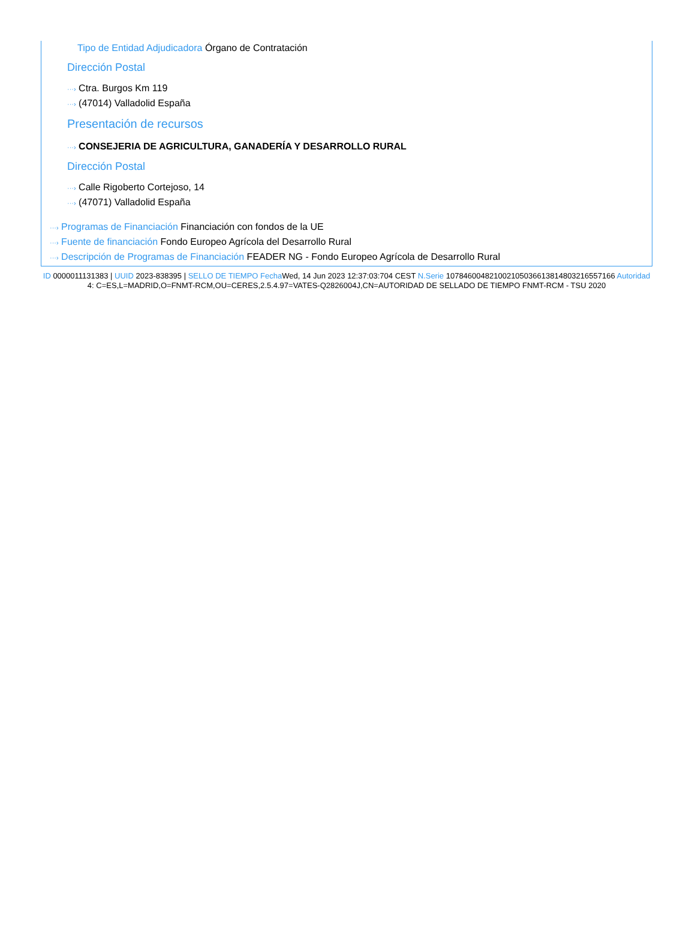Tipo de Entidad Adjudicadora Órgano de Contratación
Dirección Postal
···› Ctra. Burgos Km 119
···› (47014) Valladolid España
Presentación de recursos
···› CONSEJERIA DE AGRICULTURA, GANADERÍA Y DESARROLLO RURAL
Dirección Postal
···› Calle Rigoberto Cortejoso, 14
···› (47071) Valladolid España
···› Programas de Financiación Financiación con fondos de la UE
···› Fuente de financiación Fondo Europeo Agrícola del Desarrollo Rural
···› Descripción de Programas de Financiación FEADER NG - Fondo Europeo Agrícola de Desarrollo Rural
ID 0000011131383 | UUID 2023-838395 | SELLO DE TIEMPO Fecha Wed, 14 Jun 2023 12:37:03:704 CEST N.Serie 1078460048210021050366138148032165571​66 Autoridad 4: C=ES,L=MADRID,O=FNMT-RCM,OU=CERES,2.5.4.97=VATES-Q2826004J,CN=AUTORIDAD DE SELLADO DE TIEMPO FNMT-RCM - TSU 2020